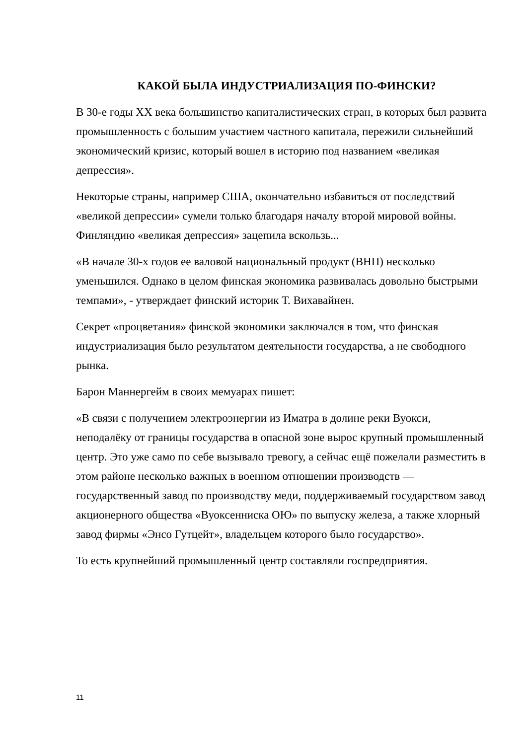КАКОЙ БЫЛА ИНДУСТРИАЛИЗАЦИЯ ПО-ФИНСКИ?
В 30-е годы XX века большинство капиталистических стран, в которых был развита промышленность с большим участием частного капитала, пережили сильнейший экономический кризис, который вошел в историю под названием «великая депрессия».
Некоторые страны, например США, окончательно избавиться от последствий «великой депрессии» сумели только благодаря началу второй мировой войны. Финляндию «великая депрессия» зацепила вскользь...
«В начале 30-х годов ее валовой национальный продукт (ВНП) несколько уменьшился. Однако в целом финская экономика развивалась довольно быстрыми темпами», - утверждает финский историк Т. Вихавайнен.
Секрет «процветания» финской экономики заключался в том, что финская индустриализация было результатом деятельности государства, а не свободного рынка.
Барон Маннергейм в своих мемуарах пишет:
«В связи с получением электроэнергии из Иматра в долине реки Вуокси, неподалёку от границы государства в опасной зоне вырос крупный промышленный центр. Это уже само по себе вызывало тревогу, а сейчас ещё пожелали разместить в этом районе несколько важных в военном отношении производств — государственный завод по производству меди, поддерживаемый государством завод акционерного общества «Вуоксенниска ОЮ» по выпуску железа, а также хлорный завод фирмы «Энсо Гутцейт», владельцем которого было государство».
То есть крупнейший промышленный центр составляли госпредприятия.
11